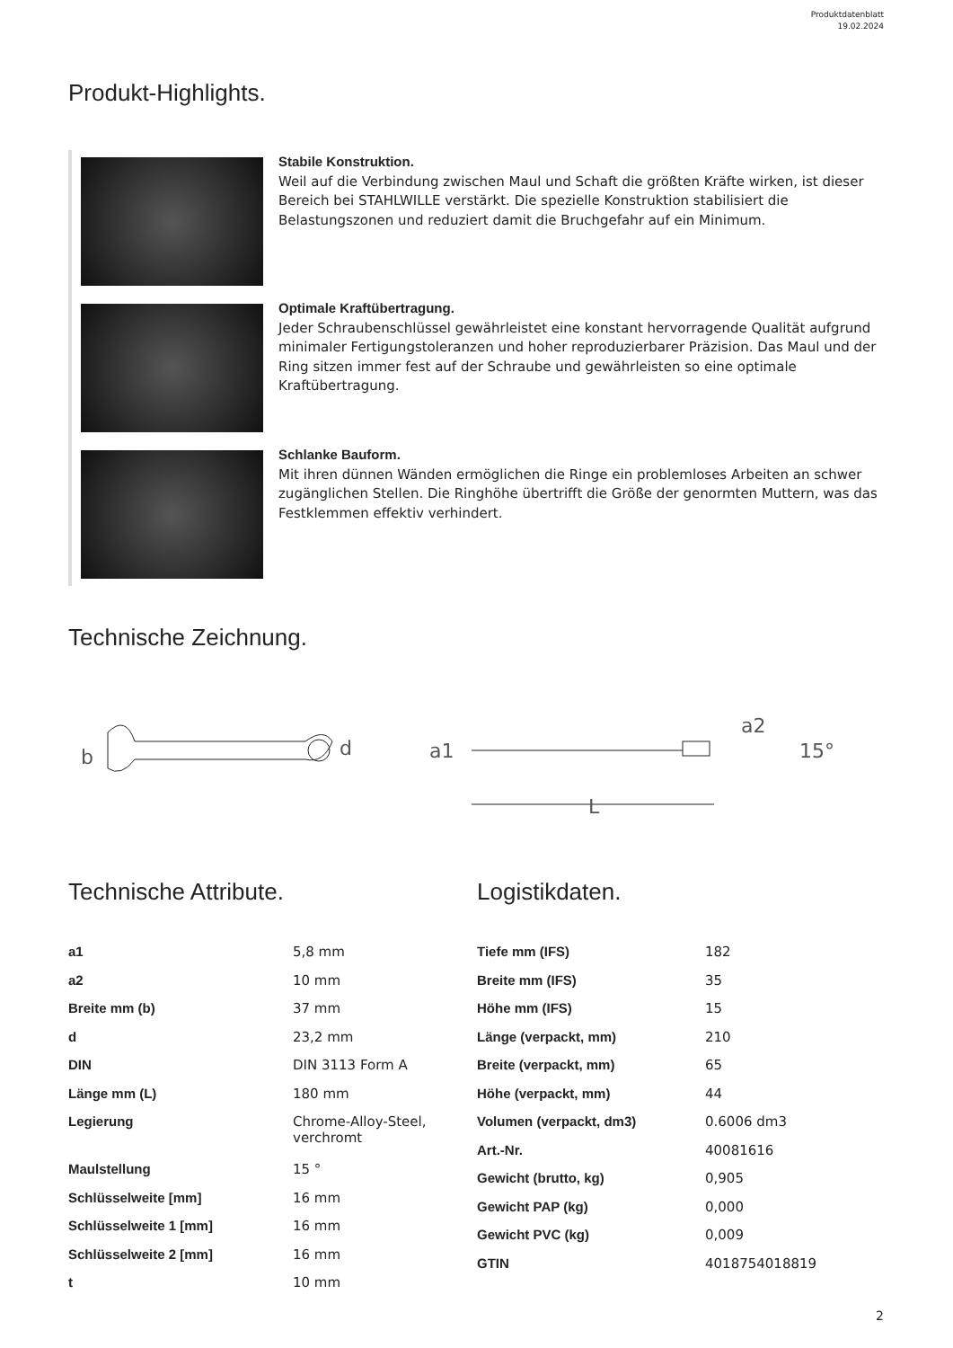Produktdatenblatt
19.02.2024
Produkt-Highlights.
Stabile Konstruktion.
Weil auf die Verbindung zwischen Maul und Schaft die größten Kräfte wirken, ist dieser Bereich bei STAHLWILLE verstärkt. Die spezielle Konstruktion stabilisiert die Belastungszonen und reduziert damit die Bruchgefahr auf ein Minimum.
Optimale Kraftübertragung.
Jeder Schraubenschlüssel gewährleistet eine konstant hervorragende Qualität aufgrund minimaler Fertigungstoleranzen und hoher reproduzierbarer Präzision. Das Maul und der Ring sitzen immer fest auf der Schraube und gewährleisten so eine optimale Kraftübertragung.
Schlanke Bauform.
Mit ihren dünnen Wänden ermöglichen die Ringe ein problemloses Arbeiten an schwer zugänglichen Stellen. Die Ringhöhe übertrifft die Größe der genormten Muttern, was das Festklemmen effektiv verhindert.
Technische Zeichnung.
b
d
a1
a2
15°
L
Technische Attribute.
| a1 | 5,8 mm |
| a2 | 10 mm |
| Breite mm (b) | 37 mm |
| d | 23,2 mm |
| DIN | DIN 3113 Form A |
| Länge mm (L) | 180 mm |
| Legierung | Chrome-Alloy-Steel, verchromt |
| Maulstellung | 15 ° |
| Schlüsselweite [mm] | 16 mm |
| Schlüsselweite 1 [mm] | 16 mm |
| Schlüsselweite 2 [mm] | 16 mm |
| t | 10 mm |
Logistikdaten.
| Tiefe mm (IFS) | 182 |
| Breite mm (IFS) | 35 |
| Höhe mm (IFS) | 15 |
| Länge (verpackt, mm) | 210 |
| Breite (verpackt, mm) | 65 |
| Höhe (verpackt, mm) | 44 |
| Volumen (verpackt, dm3) | 0.6006 dm3 |
| Art.-Nr. | 40081616 |
| Gewicht (brutto, kg) | 0,905 |
| Gewicht PAP (kg) | 0,000 |
| Gewicht PVC (kg) | 0,009 |
| GTIN | 4018754018819 |
2